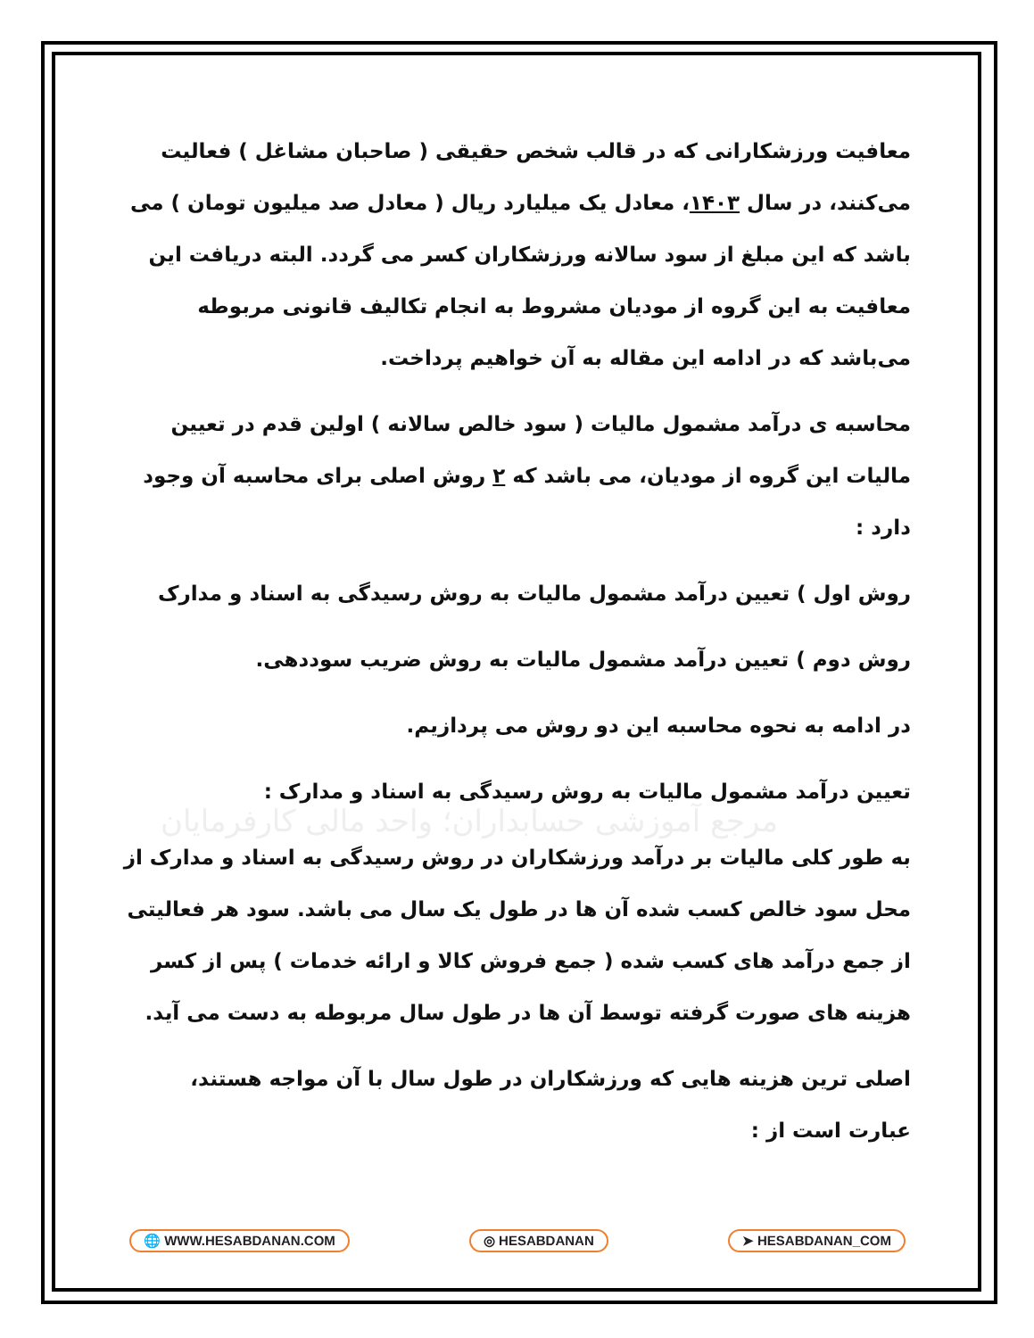مرجع آموزشی حسابداران؛ واحد مالی کارفرمایان
معافیت ورزشکارانی که در قالب شخص حقیقی ( صاحبان مشاغل ) فعالیت می‌کنند، در سال ۱۴۰۳، معادل یک میلیارد ریال ( معادل صد میلیون تومان ) می باشد که این مبلغ از سود سالانه ورزشکاران کسر می گردد. البته دریافت این معافیت به این گروه از مودیان مشروط به انجام تکالیف قانونی مربوطه می‌باشد که در ادامه این مقاله به آن خواهیم پرداخت.
محاسبه ی درآمد مشمول مالیات ( سود خالص سالانه ) اولین قدم در تعیین مالیات این گروه از مودیان، می باشد که ۲ روش اصلی برای محاسبه آن وجود دارد :
روش اول ) تعیین درآمد مشمول مالیات به روش رسیدگی به اسناد و مدارک
روش دوم ) تعیین درآمد مشمول مالیات به روش ضریب سوددهی.
در ادامه به نحوه محاسبه این دو روش می پردازیم.
تعیین درآمد مشمول مالیات به روش رسیدگی به اسناد و مدارک :
به طور کلی مالیات بر درآمد ورزشکاران در روش رسیدگی به اسناد و مدارک از محل سود خالص کسب شده آن ها در طول یک سال می باشد. سود هر فعالیتی از جمع درآمد های کسب شده ( جمع فروش کالا و ارائه خدمات ) پس از کسر هزینه های صورت گرفته توسط آن ها در طول سال مربوطه به دست می آید.
اصلی ترین هزینه هایی که ورزشکاران در طول سال با آن مواجه هستند، عبارت است از :
🌐 WWW.HESABDANAN.COM ◎ HESABDANAN ➤ HESABDANAN_COM